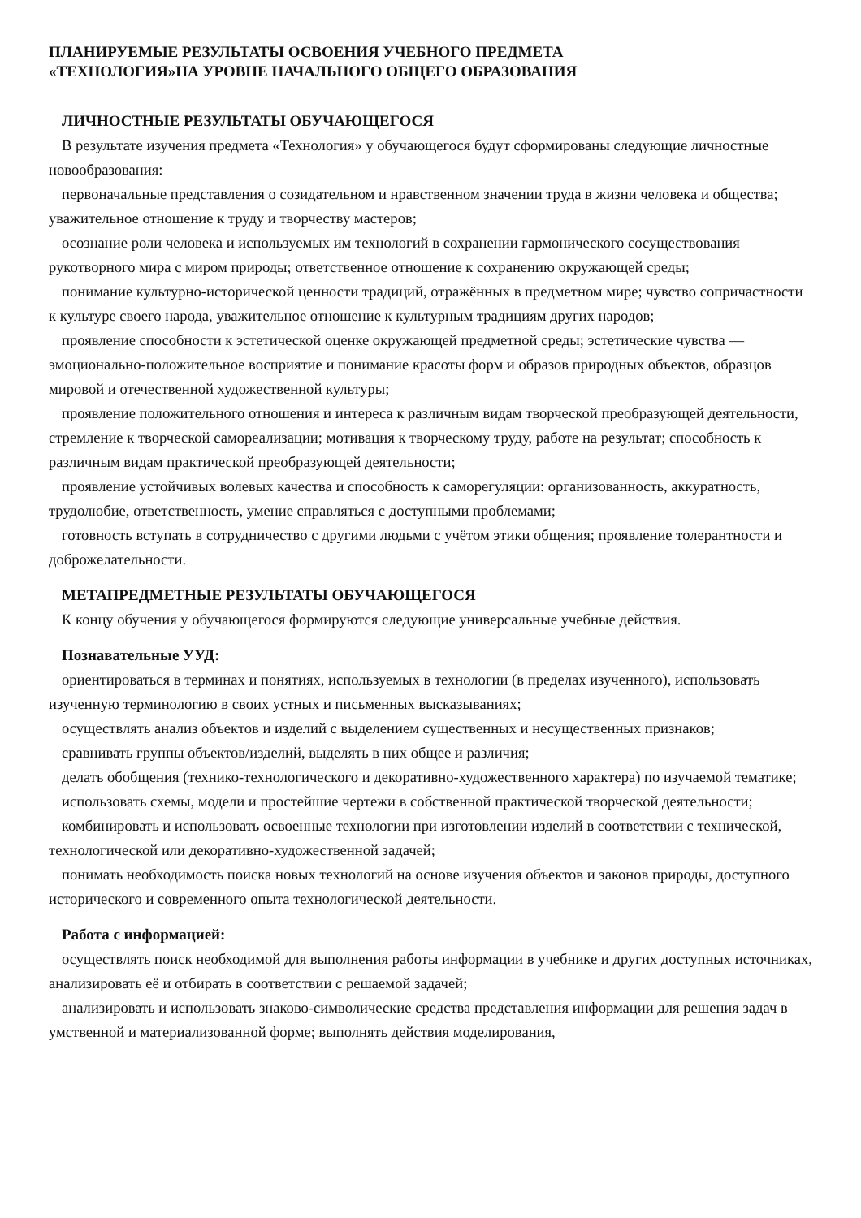ПЛАНИРУЕМЫЕ РЕЗУЛЬТАТЫ ОСВОЕНИЯ УЧЕБНОГО ПРЕДМЕТА
«ТЕХНОЛОГИЯ»НА УРОВНЕ НАЧАЛЬНОГО ОБЩЕГО ОБРАЗОВАНИЯ
ЛИЧНОСТНЫЕ РЕЗУЛЬТАТЫ ОБУЧАЮЩЕГОСЯ
В результате изучения предмета «Технология» у обучающегося будут сформированы следующие личностные новообразования:
первоначальные представления о созидательном и нравственном значении труда в жизни человека и общества; уважительное отношение к труду и творчеству мастеров;
осознание роли человека и используемых им технологий в сохранении гармонического сосуществования рукотворного мира с миром природы; ответственное отношение к сохранению окружающей среды;
понимание культурно-исторической ценности традиций, отражённых в предметном мире; чувство сопричастности к культуре своего народа, уважительное отношение к культурным традициям других народов;
проявление способности к эстетической оценке окружающей предметной среды; эстетические чувства — эмоционально-положительное восприятие и понимание красоты форм и образов природных объектов, образцов мировой и отечественной художественной культуры;
проявление положительного отношения и интереса к различным видам творческой преобразующей деятельности, стремление к творческой самореализации; мотивация к творческому труду, работе на результат; способность к различным видам практической преобразующей деятельности;
проявление устойчивых волевых качества и способность к саморегуляции: организованность, аккуратность, трудолюбие, ответственность, умение справляться с доступными проблемами;
готовность вступать в сотрудничество с другими людьми с учётом этики общения; проявление толерантности и доброжелательности.
МЕТАПРЕДМЕТНЫЕ РЕЗУЛЬТАТЫ ОБУЧАЮЩЕГОСЯ
К концу обучения у обучающегося формируются следующие универсальные учебные действия.
Познавательные УУД:
ориентироваться в терминах и понятиях, используемых в технологии (в пределах изученного), использовать изученную терминологию в своих устных и письменных высказываниях;
осуществлять анализ объектов и изделий с выделением существенных и несущественных признаков;
сравнивать группы объектов/изделий, выделять в них общее и различия;
делать обобщения (технико-технологического и декоративно-художественного характера) по изучаемой тематике;
использовать схемы, модели и простейшие чертежи в собственной практической творческой деятельности;
комбинировать и использовать освоенные технологии при изготовлении изделий в соответствии с технической, технологической или декоративно-художественной задачей;
понимать необходимость поиска новых технологий на основе изучения объектов и законов природы, доступного исторического и современного опыта технологической деятельности.
Работа с информацией:
осуществлять поиск необходимой для выполнения работы информации в учебнике и других доступных источниках, анализировать её и отбирать в соответствии с решаемой задачей;
анализировать и использовать знаково-символические средства представления информации для решения задач в умственной и материализованной форме; выполнять действия моделирования,